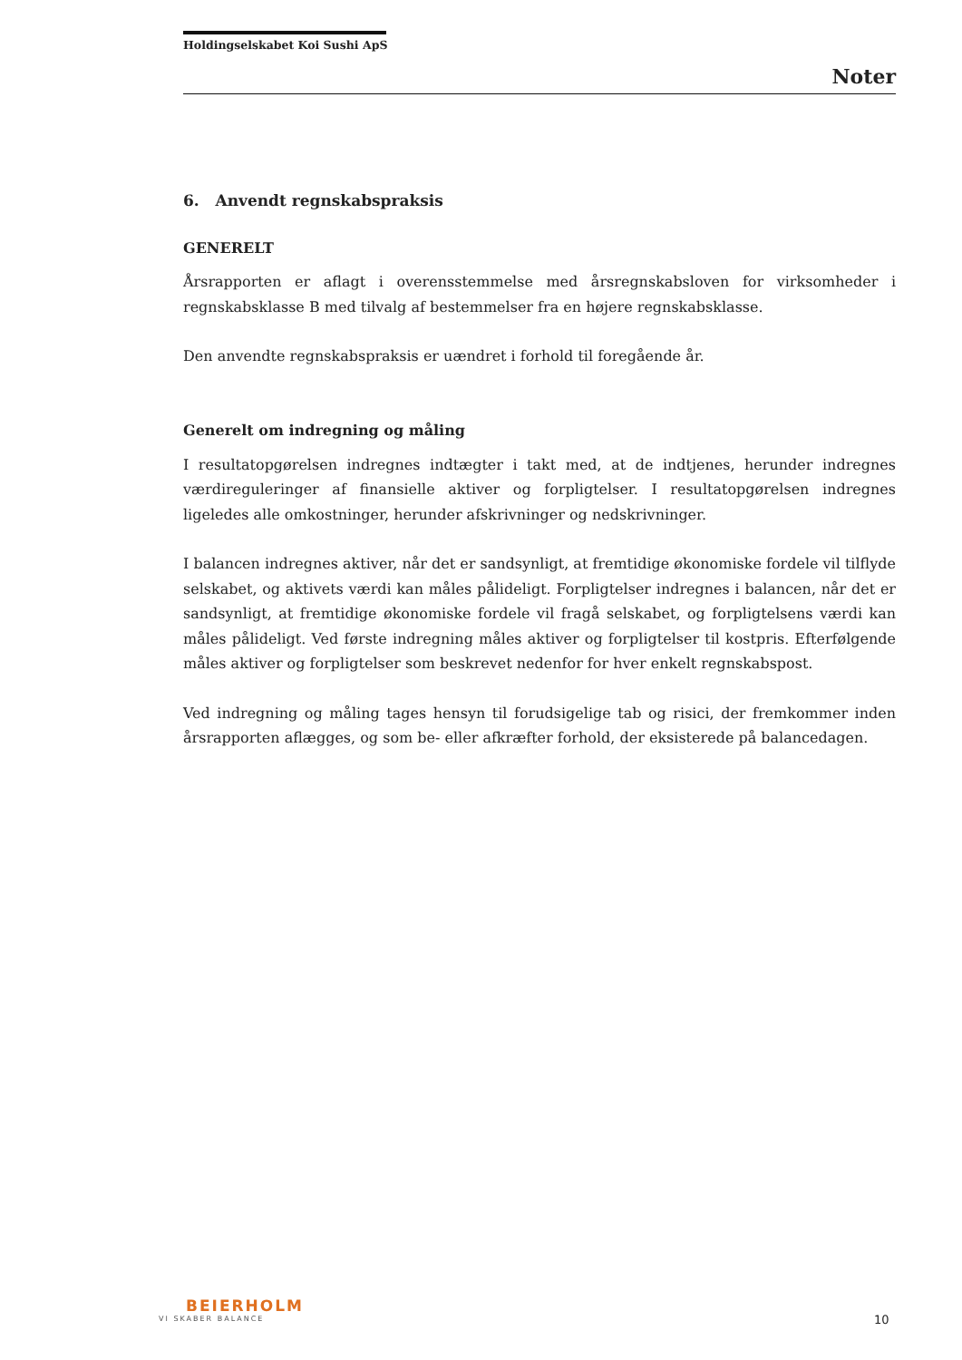Holdingselskabet Koi Sushi ApS
Noter
6. Anvendt regnskabspraksis
GENERELT
Årsrapporten er aflagt i overensstemmelse med årsregnskabsloven for virksomheder i regnskabsklasse B med tilvalg af bestemmelser fra en højere regnskabsklasse.
Den anvendte regnskabspraksis er uændret i forhold til foregående år.
Generelt om indregning og måling
I resultatopgørelsen indregnes indtægter i takt med, at de indtjenes, herunder indregnes værdireguleringer af finansielle aktiver og forpligtelser. I resultatopgørelsen indregnes ligeledes alle omkostninger, herunder afskrivninger og nedskrivninger.
I balancen indregnes aktiver, når det er sandsynligt, at fremtidige økonomiske fordele vil tilflyde selskabet, og aktivets værdi kan måles pålideligt. Forpligtelser indregnes i balancen, når det er sandsynligt, at fremtidige økonomiske fordele vil fragå selskabet, og forpligtelsens værdi kan måles pålideligt. Ved første indregning måles aktiver og forpligtelser til kostpris. Efterfølgende måles aktiver og forpligtelser som beskrevet nedenfor for hver enkelt regnskabspost.
Ved indregning og måling tages hensyn til forudsigelige tab og risici, der fremkommer inden årsrapporten aflægges, og som be- eller afkræfter forhold, der eksisterede på balancedagen.
BEIERHOLM
VI SKABER BALANCE
10